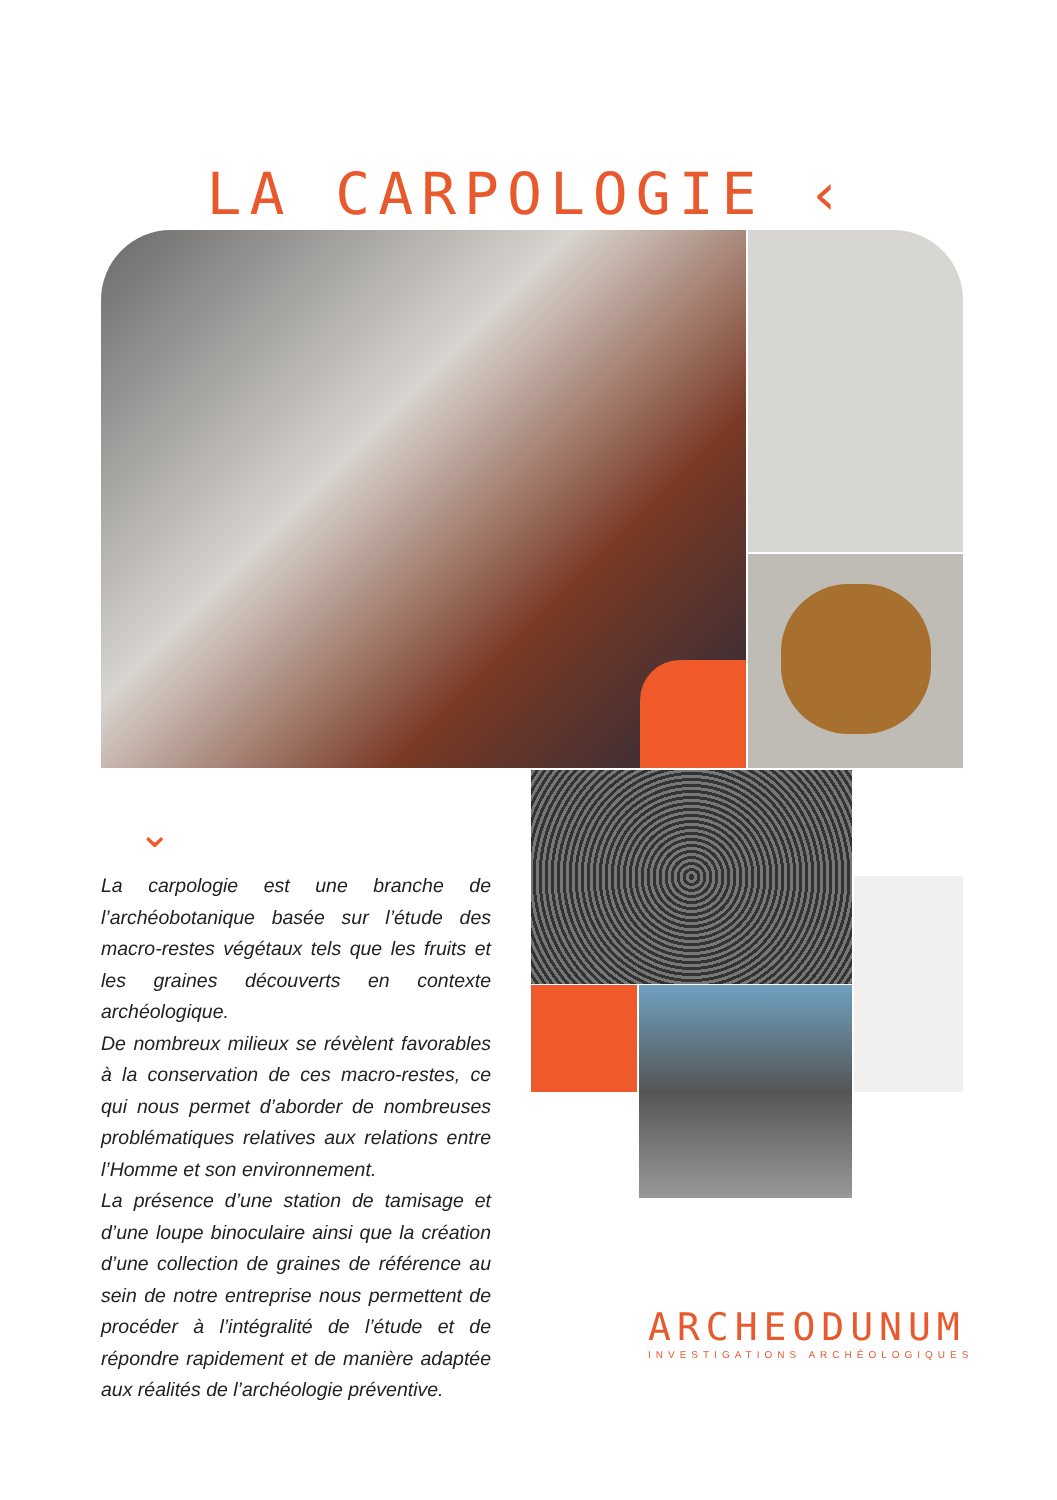LA CARPOLOGIE ‹
⌄
La carpologie est une branche de l’archéobotanique basée sur l’étude des macro-restes végétaux tels que les fruits et les graines découverts en contexte archéologique.
De nombreux milieux se révèlent favorables à la conservation de ces macro-restes, ce qui nous permet d’aborder de nombreuses problématiques relatives aux relations entre l’Homme et son environnement.
La présence d’une station de tamisage et d’une loupe binoculaire ainsi que la création d’une collection de graines de référence au sein de notre entreprise nous permettent de procéder à l’intégralité de l’étude et de répondre rapidement et de manière adaptée aux réalités de l’archéologie préventive.
ARCHEODUNUM
INVESTIGATIONS ARCHÉOLOGIQUES